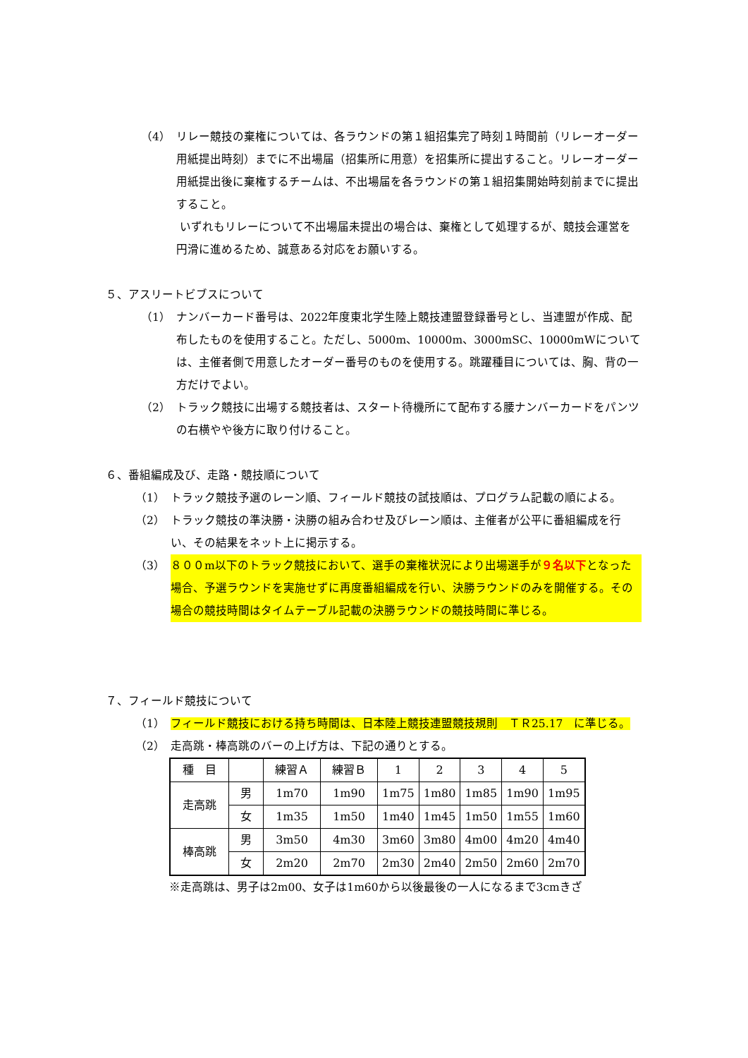（4） リレー競技の棄権については、各ラウンドの第１組招集完了時刻１時間前（リレーオーダー用紙提出時刻）までに不出場届（招集所に用意）を招集所に提出すること。リレーオーダー用紙提出後に棄権するチームは、不出場届を各ラウンドの第１組招集開始時刻前までに提出すること。
いずれもリレーについて不出場届未提出の場合は、棄権として処理するが、競技会運営を円滑に進めるため、誠意ある対応をお願いする。
５、アスリートビブスについて
（1） ナンバーカード番号は、2022年度東北学生陸上競技連盟登録番号とし、当連盟が作成、配布したものを使用すること。ただし、5000m、10000m、3000mSC、10000mWについては、主催者側で用意したオーダー番号のものを使用する。跳躍種目については、胸、背の一方だけでよい。
（2） トラック競技に出場する競技者は、スタート待機所にて配布する腰ナンバーカードをパンツの右横やや後方に取り付けること。
６、番組編成及び、走路・競技順について
（1） トラック競技予選のレーン順、フィールド競技の試技順は、プログラム記載の順による。
（2） トラック競技の準決勝・決勝の組み合わせ及びレーン順は、主催者が公平に番組編成を行い、その結果をネット上に掲示する。
（3） ８００m以下のトラック競技において、選手の棄権状況により出場選手が９名以下となった場合、予選ラウンドを実施せずに再度番組編成を行い、決勝ラウンドのみを開催する。その場合の競技時間はタイムテーブル記載の決勝ラウンドの競技時間に準じる。
７、フィールド競技について
（1） フィールド競技における持ち時間は、日本陸上競技連盟競技規則　ＴＲ25.17　に準じる。
（2） 走高跳・棒高跳のバーの上げ方は、下記の通りとする。
| 種 目 | | 練習Ａ | 練習Ｂ | 1 | 2 | 3 | 4 | 5 |
| 走高跳 | 男 | 1m70 | 1m90 | 1m75 | 1m80 | 1m85 | 1m90 | 1m95 |
| | 女 | 1m35 | 1m50 | 1m40 | 1m45 | 1m50 | 1m55 | 1m60 |
| 棒高跳 | 男 | 3m50 | 4m30 | 3m60 | 3m80 | 4m00 | 4m20 | 4m40 |
| | 女 | 2m20 | 2m70 | 2m30 | 2m40 | 2m50 | 2m60 | 2m70 |
※走高跳は、男子は2m00、女子は1m60から以後最後の一人になるまで3cmきざ